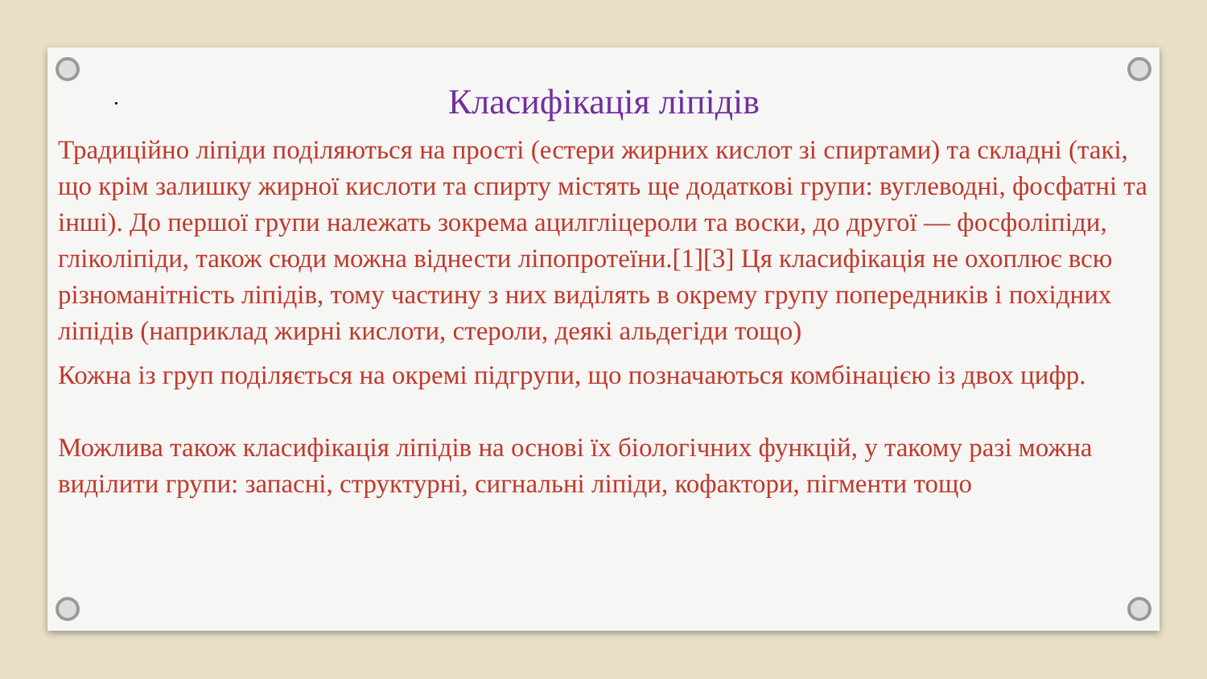• Класифікація ліпідів
Традиційно ліпіди поділяються на прості (естери жирних кислот зі спиртами) та складні (такі, що крім залишку жирної кислоти та спирту містять ще додаткові групи: вуглеводні, фосфатні та інші). До першої групи належать зокрема ацилгліцероли та воски, до другої — фосфоліпіди, гліколіпіди, також сюди можна віднести ліпопротеїни.[1][3] Ця класифікація не охоплює всю різноманітність ліпідів, тому частину з них виділять в окрему групу попередників і похідних ліпідів (наприклад жирні кислоти, стероли, деякі альдегіди тощо)
Кожна із груп поділяється на окремі підгрупи, що позначаються комбінацією із двох цифр.
Можлива також класифікація ліпідів на основі їх біологічних функцій, у такому разі можна виділити групи: запасні, структурні, сигнальні ліпіди, кофактори, пігменти тощо